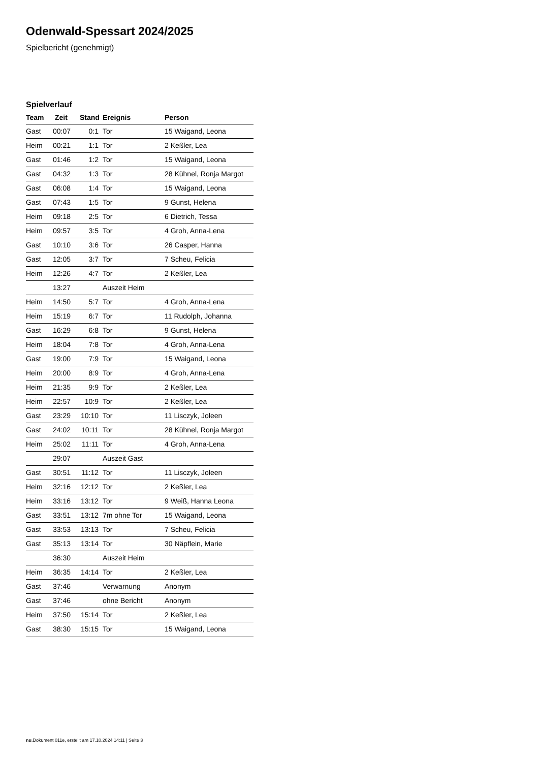Odenwald-Spessart 2024/2025
Spielbericht (genehmigt)
Spielverlauf
| Team | Zeit | Stand | Ereignis | Person |
| --- | --- | --- | --- | --- |
| Gast | 00:07 | 0:1 | Tor | 15 Waigand, Leona |
| Heim | 00:21 | 1:1 | Tor | 2 Keßler, Lea |
| Gast | 01:46 | 1:2 | Tor | 15 Waigand, Leona |
| Gast | 04:32 | 1:3 | Tor | 28 Kühnel, Ronja Margot |
| Gast | 06:08 | 1:4 | Tor | 15 Waigand, Leona |
| Gast | 07:43 | 1:5 | Tor | 9 Gunst, Helena |
| Heim | 09:18 | 2:5 | Tor | 6 Dietrich, Tessa |
| Heim | 09:57 | 3:5 | Tor | 4 Groh, Anna-Lena |
| Gast | 10:10 | 3:6 | Tor | 26 Casper, Hanna |
| Gast | 12:05 | 3:7 | Tor | 7 Scheu, Felicia |
| Heim | 12:26 | 4:7 | Tor | 2 Keßler, Lea |
| | 13:27 | | Auszeit Heim | |
| Heim | 14:50 | 5:7 | Tor | 4 Groh, Anna-Lena |
| Heim | 15:19 | 6:7 | Tor | 11 Rudolph, Johanna |
| Gast | 16:29 | 6:8 | Tor | 9 Gunst, Helena |
| Heim | 18:04 | 7:8 | Tor | 4 Groh, Anna-Lena |
| Gast | 19:00 | 7:9 | Tor | 15 Waigand, Leona |
| Heim | 20:00 | 8:9 | Tor | 4 Groh, Anna-Lena |
| Heim | 21:35 | 9:9 | Tor | 2 Keßler, Lea |
| Heim | 22:57 | 10:9 | Tor | 2 Keßler, Lea |
| Gast | 23:29 | 10:10 | Tor | 11 Lisczyk, Joleen |
| Gast | 24:02 | 10:11 | Tor | 28 Kühnel, Ronja Margot |
| Heim | 25:02 | 11:11 | Tor | 4 Groh, Anna-Lena |
| | 29:07 | | Auszeit Gast | |
| Gast | 30:51 | 11:12 | Tor | 11 Lisczyk, Joleen |
| Heim | 32:16 | 12:12 | Tor | 2 Keßler, Lea |
| Heim | 33:16 | 13:12 | Tor | 9 Weiß, Hanna Leona |
| Gast | 33:51 | 13:12 | 7m ohne Tor | 15 Waigand, Leona |
| Gast | 33:53 | 13:13 | Tor | 7 Scheu, Felicia |
| Gast | 35:13 | 13:14 | Tor | 30 Näpflein, Marie |
| | 36:30 | | Auszeit Heim | |
| Heim | 36:35 | 14:14 | Tor | 2 Keßler, Lea |
| Gast | 37:46 | | Verwarnung | Anonym |
| Gast | 37:46 | | ohne Bericht | Anonym |
| Heim | 37:50 | 15:14 | Tor | 2 Keßler, Lea |
| Gast | 38:30 | 15:15 | Tor | 15 Waigand, Leona |
nu.Dokument 011e, erstellt am 17.10.2024 14:11 | Seite 3